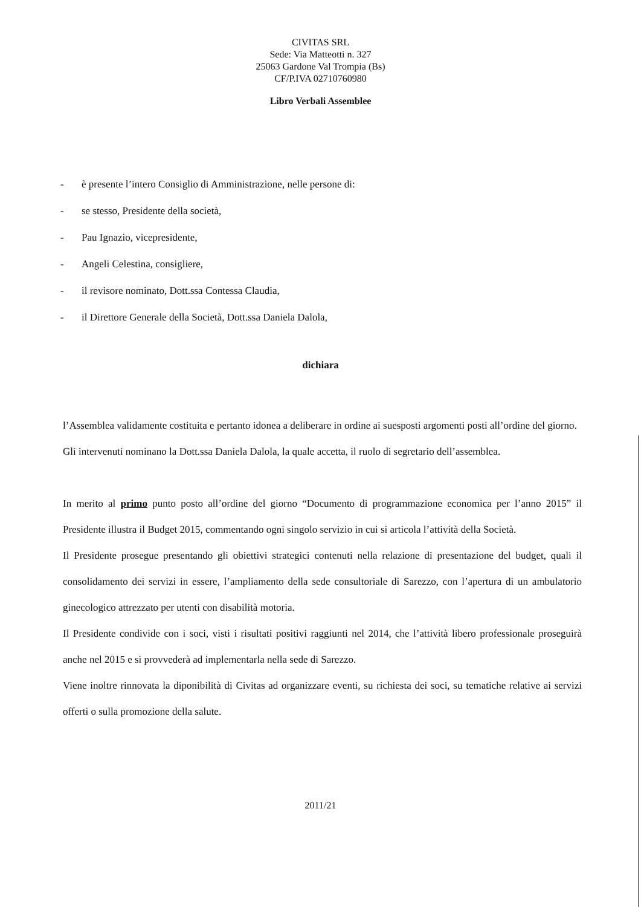CIVITAS SRL
Sede: Via Matteotti n. 327
25063 Gardone Val Trompia (Bs)
CF/P.IVA 02710760980
Libro Verbali Assemblee
- è presente l’intero Consiglio di Amministrazione, nelle persone di:
- se stesso, Presidente della società,
- Pau Ignazio, vicepresidente,
- Angeli Celestina, consigliere,
- il revisore nominato, Dott.ssa Contessa Claudia,
- il Direttore Generale della Società, Dott.ssa Daniela Dalola,
dichiara
l’Assemblea validamente costituita e pertanto idonea a deliberare in ordine ai suesposti argomenti posti all’ordine del giorno.
Gli intervenuti nominano la Dott.ssa Daniela Dalola, la quale accetta, il ruolo di segretario dell’assemblea.
In merito al primo punto posto all’ordine del giorno “Documento di programmazione economica per l’anno 2015” il Presidente illustra il Budget 2015, commentando ogni singolo servizio in cui si articola l’attività della Società.
Il Presidente prosegue presentando gli obiettivi strategici contenuti nella relazione di presentazione del budget, quali il consolidamento dei servizi in essere, l’ampliamento della sede consultoriale di Sarezzo, con l’apertura di un ambulatorio ginecologico attrezzato per utenti con disabilità motoria.
Il Presidente condivide con i soci, visti i risultati positivi raggiunti nel 2014, che l’attività libero professionale proseguirà anche nel 2015 e si provvederà ad implementarla nella sede di Sarezzo.
Viene inoltre rinnovata la diponibilità di Civitas ad organizzare eventi, su richiesta dei soci, su tematiche relative ai servizi offerti o sulla promozione della salute.
2011/21